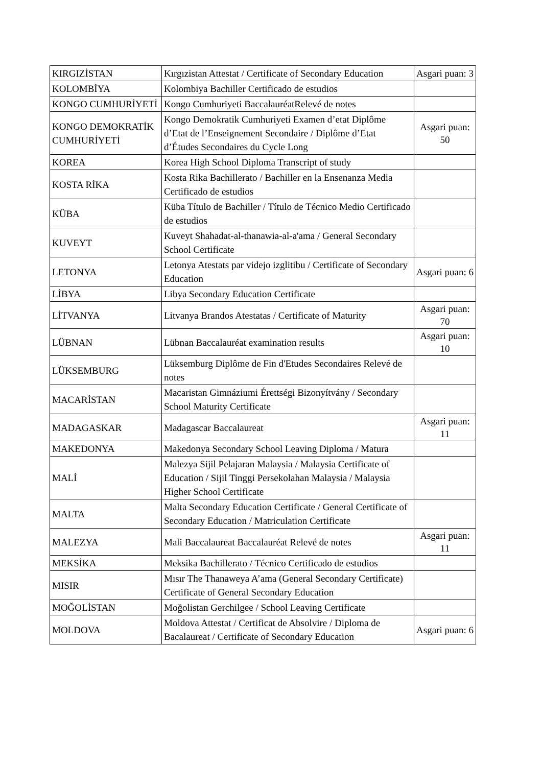| KIRGIZİSTAN | Kırgızistan Attestat / Certificate of Secondary Education | Asgari puan: 3 |
| KOLOMBİYA | Kolombiya Bachiller Certificado de estudios | |
| KONGO CUMHURİYETİ | Kongo Cumhuriyeti BaccalauréatRelevé de notes | |
| KONGO DEMOKRATİK CUMHURİYETİ | Kongo Demokratik Cumhuriyeti Examen d’etat Diplôme d’Etat de l’Enseignement Secondaire / Diplôme d’Etat d’Études Secondaires du Cycle Long | Asgari puan: 50 |
| KOREA | Korea High School Diploma Transcript of study | |
| KOSTA RİKA | Kosta Rika Bachillerato / Bachiller en la Ensenanza Media Certificado de estudios | |
| KÜBA | Küba Título de Bachiller / Título de Técnico Medio Certificado de estudios | |
| KUVEYT | Kuveyt Shahadat-al-thanawia-al-a'ama / General Secondary School Certificate | |
| LETONYA | Letonya Atestats par videjo izglitibu / Certificate of Secondary Education | Asgari puan: 6 |
| LİBYA | Libya Secondary Education Certificate | |
| LİTVANYA | Litvanya Brandos Atestatas / Certificate of Maturity | Asgari puan: 70 |
| LÜBNAN | Lübnan Baccalauréat examination results | Asgari puan: 10 |
| LÜKSEMBURG | Lüksemburg Diplôme de Fin d'Etudes Secondaires Relevé de notes | |
| MACARİSTAN | Macaristan Gimnáziumi Érettségi Bizonyítvány / Secondary School Maturity Certificate | |
| MADAGASKAR | Madagascar Baccalaureat | Asgari puan: 11 |
| MAKEDONYA | Makedonya Secondary School Leaving Diploma / Matura | |
| MALİ | Malezya Sijil Pelajaran Malaysia / Malaysia Certificate of Education / Sijil Tinggi Persekolahan Malaysia / Malaysia Higher School Certificate | |
| MALTA | Malta Secondary Education Certificate / General Certificate of Secondary Education / Matriculation Certificate | |
| MALEZYA | Mali Baccalaureat Baccalauréat Relevé de notes | Asgari puan: 11 |
| MEKSİKA | Meksika Bachillerato / Técnico Certificado de estudios | |
| MISIR | Mısır The Thanaweya A’ama (General Secondary Certificate) Certificate of General Secondary Education | |
| MOĞOLİSTAN | Moğolistan Gerchilgee / School Leaving Certificate | |
| MOLDOVA | Moldova Attestat / Certificat de Absolvire / Diploma de Bacalaureat / Certificate of Secondary Education | Asgari puan: 6 |